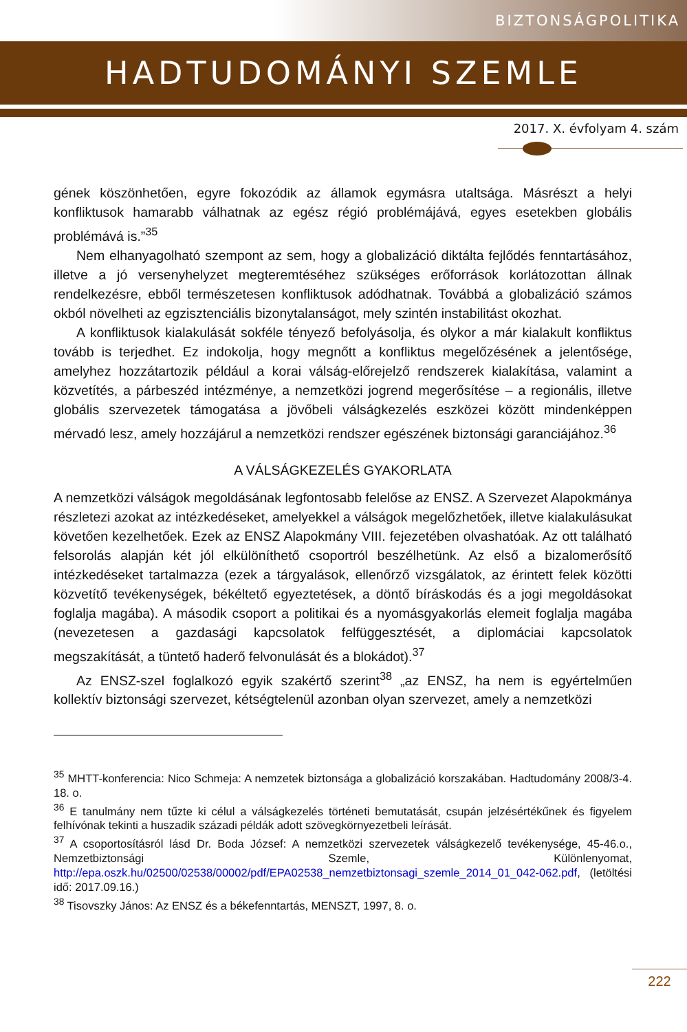BIZTONSÁGPOLITIKA
HADTUDOMÁNYI SZEMLE
2017. X. évfolyam 4. szám
gének köszönhetően, egyre fokozódik az államok egymásra utaltsága. Másrészt a helyi konfliktusok hamarabb válhatnak az egész régió problémájává, egyes esetekben globális problémává is.”<sup>35</sup>
Nem elhanyagolható szempont az sem, hogy a globalizáció diktálta fejlődés fenntartásához, illetve a jó versenyhelyzet megteremtéséhez szükséges erőforrások korlátozottan állnak rendelkezésre, ebből természetesen konfliktusok adódhatnak. Továbbá a globalizáció számos okból növelheti az egzisztenciális bizonytalanságot, mely szintén instabilitást okozhat.
A konfliktusok kialakulását sokféle tényező befolyásolja, és olykor a már kialakult konfliktus tovább is terjedhet. Ez indokolja, hogy megnőtt a konfliktus megelőzésének a jelentősége, amelyhez hozzátartozik például a korai válság-előrejelző rendszerek kialakítása, valamint a közvetítés, a párbeszéd intézménye, a nemzetközi jogrend megerősítése – a regionális, illetve globális szervezetek támogatása a jövőbeli válságkezelés eszközei között mindenképpen mérvadó lesz, amely hozzájárul a nemzetközi rendszer egészének biztonsági garanciájához.<sup>36</sup>
A VÁLSÁGKEZELÉS GYAKORLATA
A nemzetközi válságok megoldásának legfontosabb felelőse az ENSZ. A Szervezet Alapokmánya részletezi azokat az intézkedéseket, amelyekkel a válságok megelőzhetőek, illetve kialakulásukat követően kezelhetőek. Ezek az ENSZ Alapokmány VIII. fejezetében olvashatóak. Az ott található felsorolás alapján két jól elkülöníthető csoportról beszélhetünk. Az első a bizalomerősítő intézkedéseket tartalmazza (ezek a tárgyalások, ellenőrző vizsgálatok, az érintett felek közötti közvetítő tevékenységek, békéltető egyeztetések, a döntő bíráskodás és a jogi megoldásokat foglalja magába). A második csoport a politikai és a nyomásgyakorlás elemeit foglalja magába (nevezetesen a gazdasági kapcsolatok felfüggesztését, a diplomáciai kapcsolatok megszakítását, a tüntető haderő felvonulását és a blokádot).<sup>37</sup>
Az ENSZ-szel foglalkozó egyik szakértő szerint<sup>38</sup> „az ENSZ, ha nem is egyértelműen kollektív biztonsági szervezet, kétségtelenül azonban olyan szervezet, amely a nemzetközi
<sup>35</sup> MHTT-konferencia: Nico Schmeja: A nemzetek biztonsága a globalizáció korszakában. Hadtudomány 2008/3-4. 18. o.
<sup>36</sup> E tanulmány nem tűzte ki célul a válságkezelés történeti bemutatását, csupán jelzésértékűnek és figyelem felhívónak tekinti a huszadik századi példák adott szövegkörnyezetbeli leírását.
<sup>37</sup> A csoportosításról lásd Dr. Boda József: A nemzetközi szervezetek válságkezelő tevékenysége, 45-46.o., Nemzetbiztonsági Szemle, Különlenyomat, http://epa.oszk.hu/02500/02538/00002/pdf/EPA02538_nemzetbiztonsagi_szemle_2014_01_042-062.pdf, (letöltési idő: 2017.09.16.)
<sup>38</sup> Tisovszky János: Az ENSZ és a békefenntartás, MENSZT, 1997, 8. o.
222